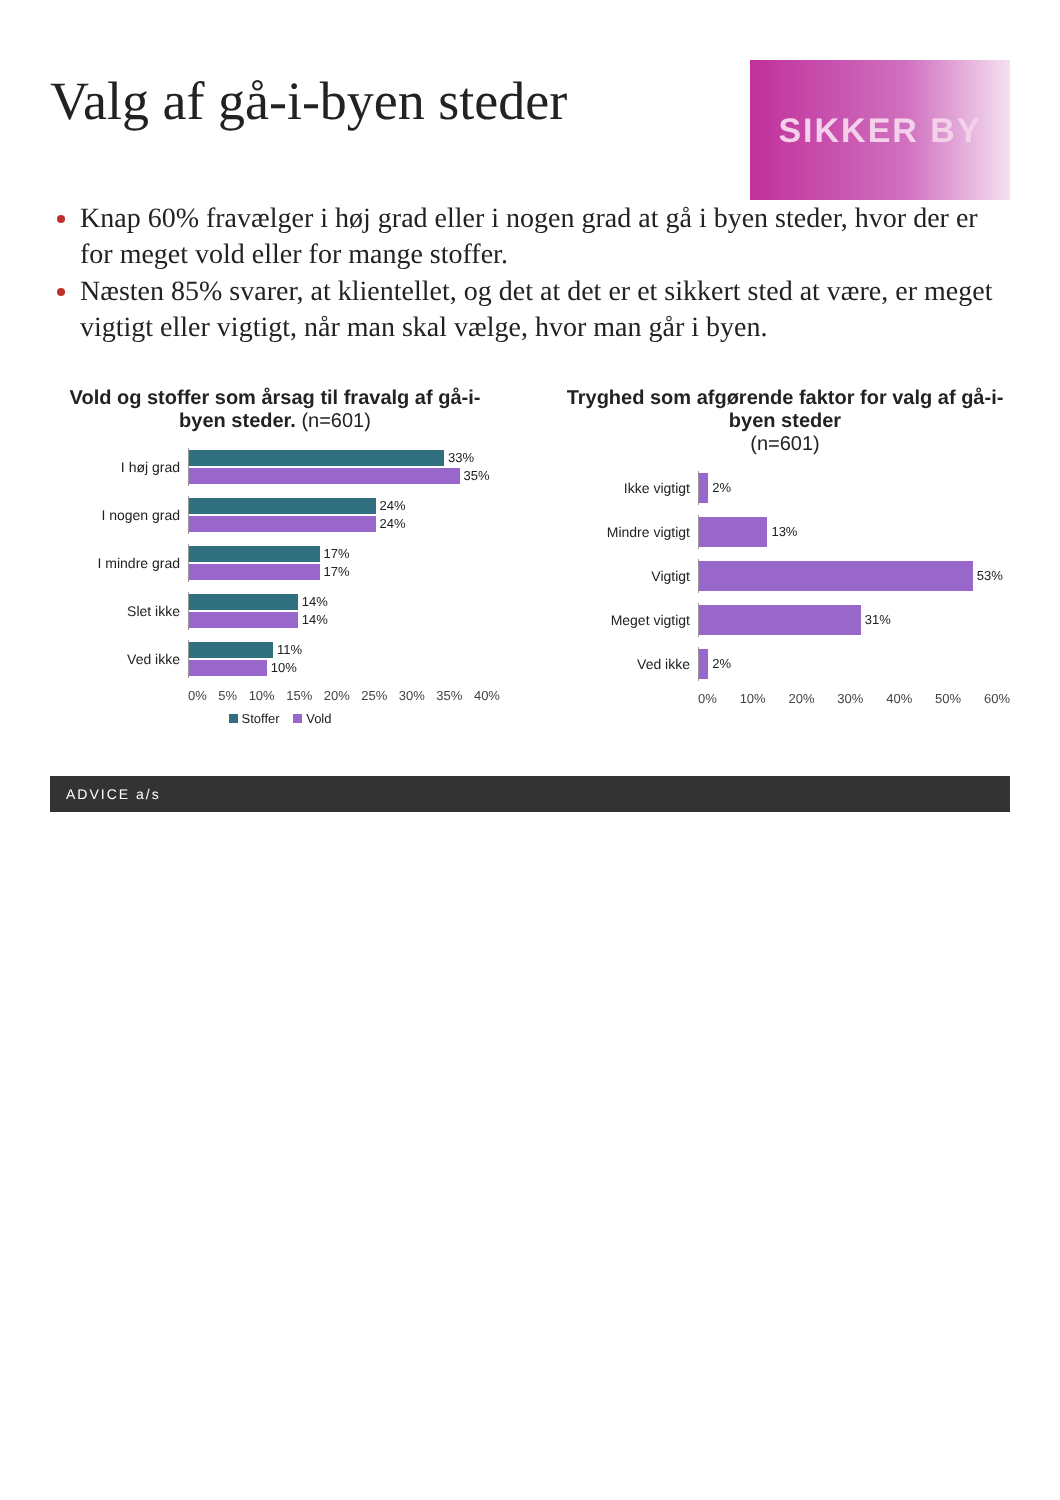Valg af gå-i-byen steder
SIKKER BY
Knap 60% fravælger i høj grad eller i nogen grad at gå i byen steder, hvor der er for meget vold eller for mange stoffer.
Næsten 85% svarer, at klientellet, og det at det er et sikkert sted at være, er meget vigtigt eller vigtigt, når man skal vælge, hvor man går i byen.
Vold og stoffer som årsag til fravalg af gå-i-byen steder. (n=601)
I høj grad
33%
35%
I nogen grad
24%
24%
I mindre grad
17%
17%
Slet ikke
14%
14%
Ved ikke
11%
10%
0% 5% 10% 15% 20% 25% 30% 35% 40%
Stoffer Vold
Tryghed som afgørende faktor for valg af gå-i-byen steder
(n=601)
Ikke vigtigt
2%
Mindre vigtigt
13%
Vigtigt
53%
Meget vigtigt
31%
Ved ikke
2%
0% 10% 20% 30% 40% 50% 60%
ADVICE a/s